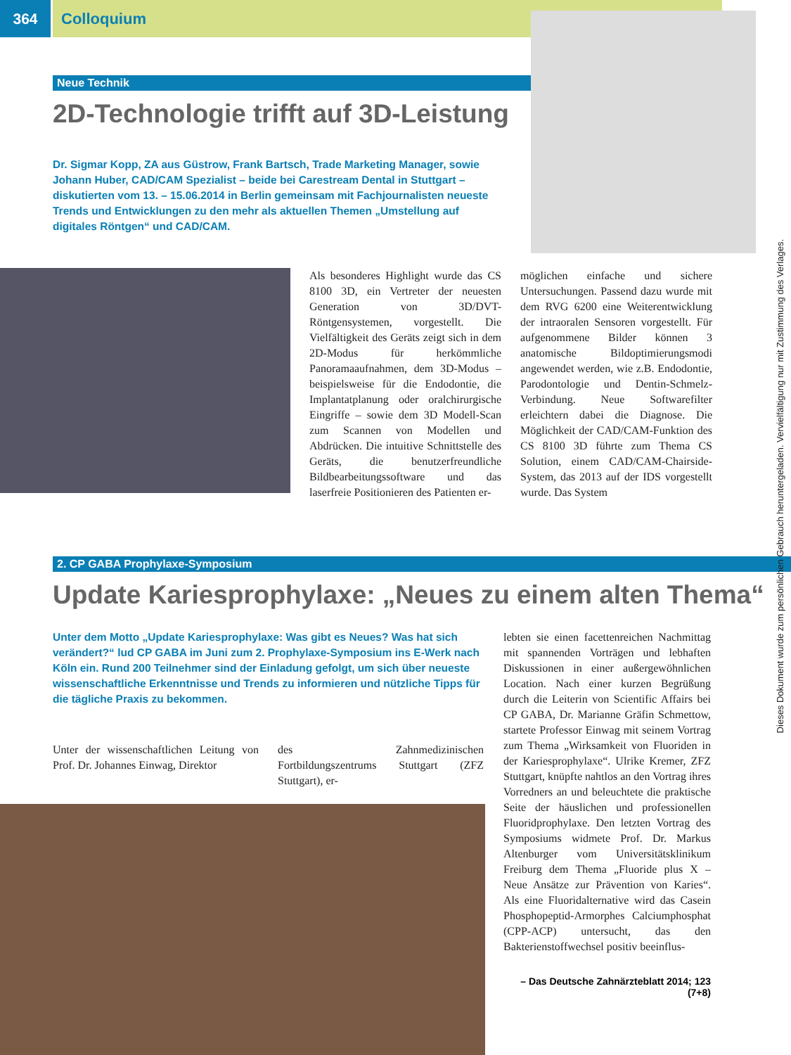364 Colloquium
Neue Technik
2D-Technologie trifft auf 3D-Leistung
Dr. Sigmar Kopp, ZA aus Güstrow, Frank Bartsch, Trade Marketing Manager, sowie Johann Huber, CAD/CAM Spezialist – beide bei Carestream Dental in Stuttgart – diskutierten vom 13. – 15.06.2014 in Berlin gemeinsam mit Fachjournalisten neueste Trends und Entwicklungen zu den mehr als aktuellen Themen „Umstellung auf digitales Röntgen“ und CAD/CAM.
Als besonderes Highlight wurde das CS 8100 3D, ein Vertreter der neuesten Generation von 3D/DVT-Röntgensystemen, vorgestellt. Die Vielfältigkeit des Geräts zeigt sich in dem 2D-Modus für herkömmliche Panoramaaufnahmen, dem 3D-Modus – beispielsweise für die Endodontie, die Implantatplanung oder oralchirurgische Eingriffe – sowie dem 3D Modell-Scan zum Scannen von Modellen und Abdrücken. Die intuitive Schnittstelle des Geräts, die benutzerfreundliche Bildbearbeitungssoftware und das laserfreie Positionieren des Patienten er-
möglichen einfache und sichere Untersuchungen. Passend dazu wurde mit dem RVG 6200 eine Weiterentwicklung der intraoralen Sensoren vorgestellt. Für aufgenommene Bilder können 3 anatomische Bildoptimierungsmodi angewendet werden, wie z.B. Endodontie, Parodontologie und Dentin-Schmelz-Verbindung. Neue Softwarefilter erleichtern dabei die Diagnose. Die Möglichkeit der CAD/CAM-Funktion des CS 8100 3D führte zum Thema CS Solution, einem CAD/CAM-Chairside-System, das 2013 auf der IDS vorgestellt wurde. Das System
2. CP GABA Prophylaxe-Symposium
Update Kariesprophylaxe: „Neues zu einem alten Thema“
Unter dem Motto „Update Kariesprophylaxe: Was gibt es Neues? Was hat sich verändert?“ lud CP GABA im Juni zum 2. Prophylaxe-Symposium ins E-Werk nach Köln ein. Rund 200 Teilnehmer sind der Einladung gefolgt, um sich über neueste wissenschaftliche Erkenntnisse und Trends zu informieren und nützliche Tipps für die tägliche Praxis zu bekommen.
Unter der wissenschaftlichen Leitung von Prof. Dr. Johannes Einwag, Direktor
des Zahnmedizinischen Fortbildungszentrums Stuttgart (ZFZ Stuttgart), er-
lebten sie einen facettenreichen Nachmittag mit spannenden Vorträgen und lebhaften Diskussionen in einer außergewöhnlichen Location. Nach einer kurzen Begrüßung durch die Leiterin von Scientific Affairs bei CP GABA, Dr. Marianne Gräfin Schmettow, startete Professor Einwag mit seinem Vortrag zum Thema „Wirksamkeit von Fluoriden in der Kariesprophylaxe“. Ulrike Kremer, ZFZ Stuttgart, knüpfte nahtlos an den Vortrag ihres Vorredners an und beleuchtete die praktische Seite der häuslichen und professionellen Fluoridprophylaxe. Den letzten Vortrag des Symposiums widmete Prof. Dr. Markus Altenburger vom Universitätsklinikum Freiburg dem Thema „Fluoride plus X – Neue Ansätze zur Prävention von Karies“. Als eine Fluoridalternative wird das Casein Phosphopeptid-Armorphes Calciumphosphat (CPP-ACP) untersucht, das den Bakterienstoffwechsel positiv beeinflus-
– Das Deutsche Zahnärzteblatt 2014; 123 (7+8)
Dieses Dokument wurde zum persönlichen Gebrauch heruntergeladen. Vervielfältigung nur mit Zustimmung des Verlages.